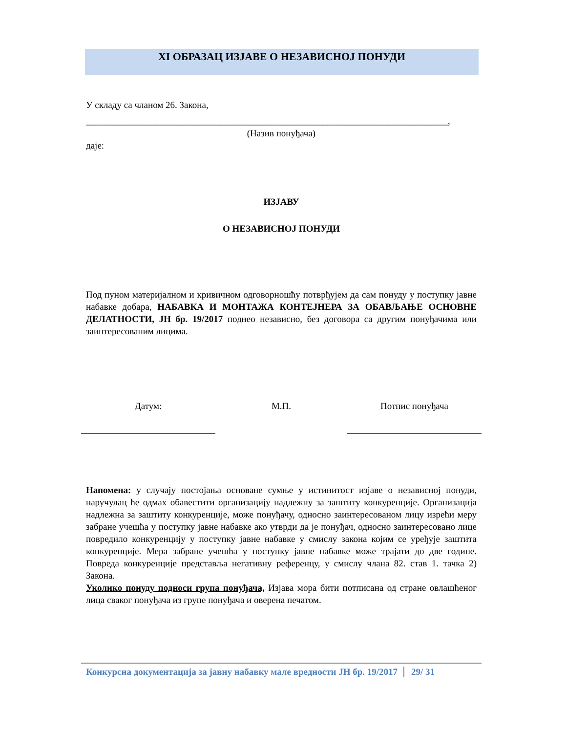XI ОБРАЗАЦ ИЗЈАВЕ О НЕЗАВИСНОЈ ПОНУДИ
У складу са чланом 26. Закона,
______________________________________________________________________________,
(Назив понуђача)
даје:
ИЗЈАВУ
О НЕЗАВИСНОЈ ПОНУДИ
Под пуном материјалном и кривичном одговорношћу потврђујем да сам понуду у поступку јавне набавке добара, НАБАВКА И МОНТАЖА КОНТЕЈНЕРА ЗА ОБАВЉАЊЕ ОСНОВНЕ ДЕЛАТНОСТИ, ЈН бр. 19/2017 поднео независно, без договора са другим понуђачима или заинтересованим лицима.
Датум: М.П. Потпис понуђача
Напомена: у случају постојања основане сумње у истинитост изјаве о независној понуди, наручулац ће одмах обавестити организацију надлежну за заштиту конкуренције. Организација надлежна за заштиту конкуренције, може понуђачу, односно заинтересованом лицу изрећи меру забране учешћа у поступку јавне набавке ако утврди да је понуђач, односно заинтересовано лице повредило конкуренцију у поступку јавне набавке у смислу закона којим се уређује заштита конкуренције. Мера забране учешћа у поступку јавне набавке може трајати до две године. Повреда конкуренције представља негативну референцу, у смислу члана 82. став 1. тачка 2) Закона.
Уколико понуду подноси група понуђача, Изјава мора бити потписана од стране овлашћеног лица сваког понуђача из групе понуђача и оверена печатом.
Конкурсна документација за јавну набавку мале вредности ЈН бр. 19/2017 29/ 31